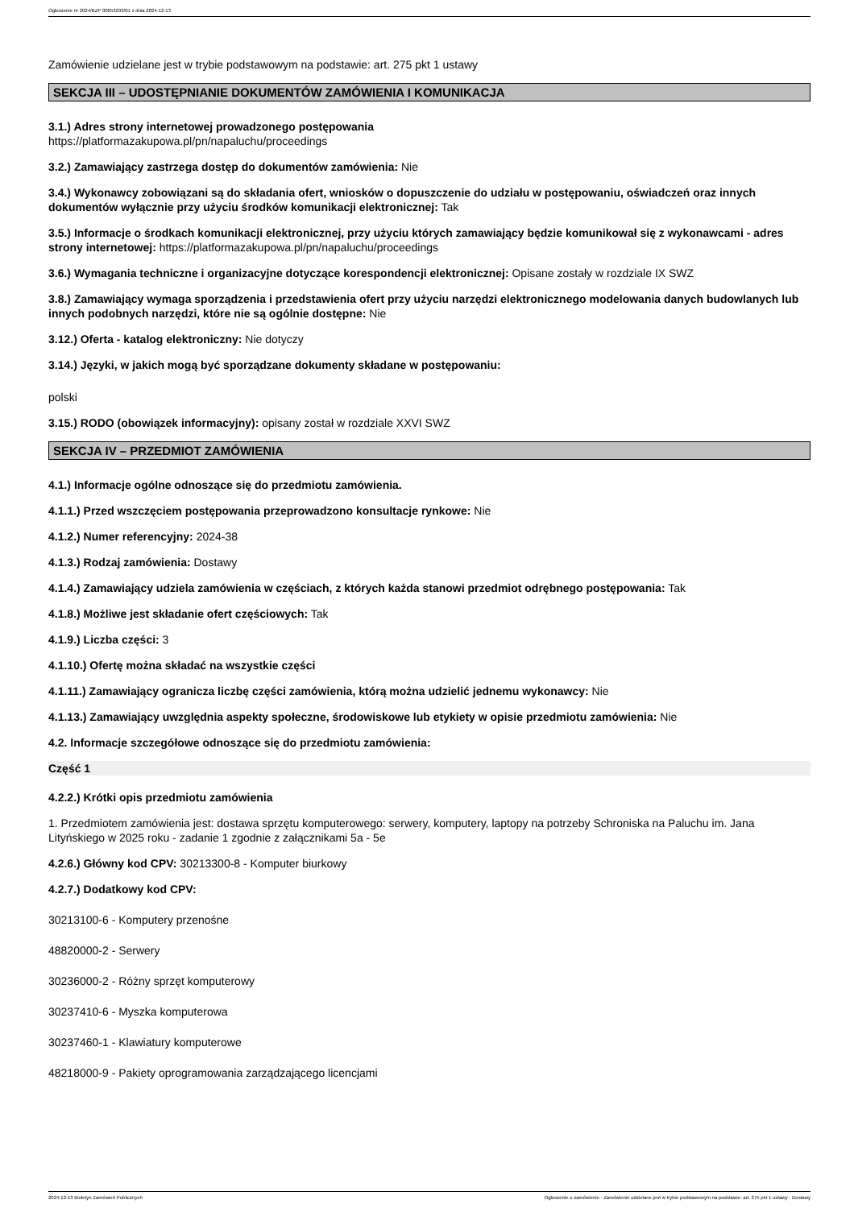Ogłoszenie nr 2024/BZP 00653293/01 z dnia 2024-12-13
Zamówienie udzielane jest w trybie podstawowym na podstawie: art. 275 pkt 1 ustawy
SEKCJA III – UDOSTĘPNIANIE DOKUMENTÓW ZAMÓWIENIA I KOMUNIKACJA
3.1.) Adres strony internetowej prowadzonego postępowania
https://platformazakupowa.pl/pn/napaluchu/proceedings
3.2.) Zamawiający zastrzega dostęp do dokumentów zamówienia: Nie
3.4.) Wykonawcy zobowiązani są do składania ofert, wniosków o dopuszczenie do udziału w postępowaniu, oświadczeń oraz innych dokumentów wyłącznie przy użyciu środków komunikacji elektronicznej: Tak
3.5.) Informacje o środkach komunikacji elektronicznej, przy użyciu których zamawiający będzie komunikował się z wykonawcami - adres strony internetowej: https://platformazakupowa.pl/pn/napaluchu/proceedings
3.6.) Wymagania techniczne i organizacyjne dotyczące korespondencji elektronicznej: Opisane zostały w rozdziale IX SWZ
3.8.) Zamawiający wymaga sporządzenia i przedstawienia ofert przy użyciu narzędzi elektronicznego modelowania danych budowlanych lub innych podobnych narzędzi, które nie są ogólnie dostępne: Nie
3.12.) Oferta - katalog elektroniczny: Nie dotyczy
3.14.) Języki, w jakich mogą być sporządzane dokumenty składane w postępowaniu:
polski
3.15.) RODO (obowiązek informacyjny): opisany został w rozdziale XXVI SWZ
SEKCJA IV – PRZEDMIOT ZAMÓWIENIA
4.1.) Informacje ogólne odnoszące się do przedmiotu zamówienia.
4.1.1.) Przed wszczęciem postępowania przeprowadzono konsultacje rynkowe: Nie
4.1.2.) Numer referencyjny: 2024-38
4.1.3.) Rodzaj zamówienia: Dostawy
4.1.4.) Zamawiający udziela zamówienia w częściach, z których każda stanowi przedmiot odrębnego postępowania: Tak
4.1.8.) Możliwe jest składanie ofert częściowych: Tak
4.1.9.) Liczba części: 3
4.1.10.) Ofertę można składać na wszystkie części
4.1.11.) Zamawiający ogranicza liczbę części zamówienia, którą można udzielić jednemu wykonawcy: Nie
4.1.13.) Zamawiający uwzględnia aspekty społeczne, środowiskowe lub etykiety w opisie przedmiotu zamówienia: Nie
4.2. Informacje szczegółowe odnoszące się do przedmiotu zamówienia:
Część 1
4.2.2.) Krótki opis przedmiotu zamówienia
1. Przedmiotem zamówienia jest: dostawa sprzętu komputerowego: serwery, komputery, laptopy na potrzeby Schroniska na Paluchu im. Jana Lityńskiego w 2025 roku - zadanie 1 zgodnie z załącznikami 5a - 5e
4.2.6.) Główny kod CPV: 30213300-8 - Komputer biurkowy
4.2.7.) Dodatkowy kod CPV:
30213100-6 - Komputery przenośne
48820000-2 - Serwery
30236000-2 - Różny sprzęt komputerowy
30237410-6 - Myszka komputerowa
30237460-1 - Klawiatury komputerowe
48218000-9 - Pakiety oprogramowania zarządzającego licencjami
2024-12-13 Biuletyn Zamówień Publicznych Ogłoszenie o zamówieniu - Zamówienie udzielane jest w trybie podstawowym na podstawie: art. 275 pkt 1 ustawy - Dostawy